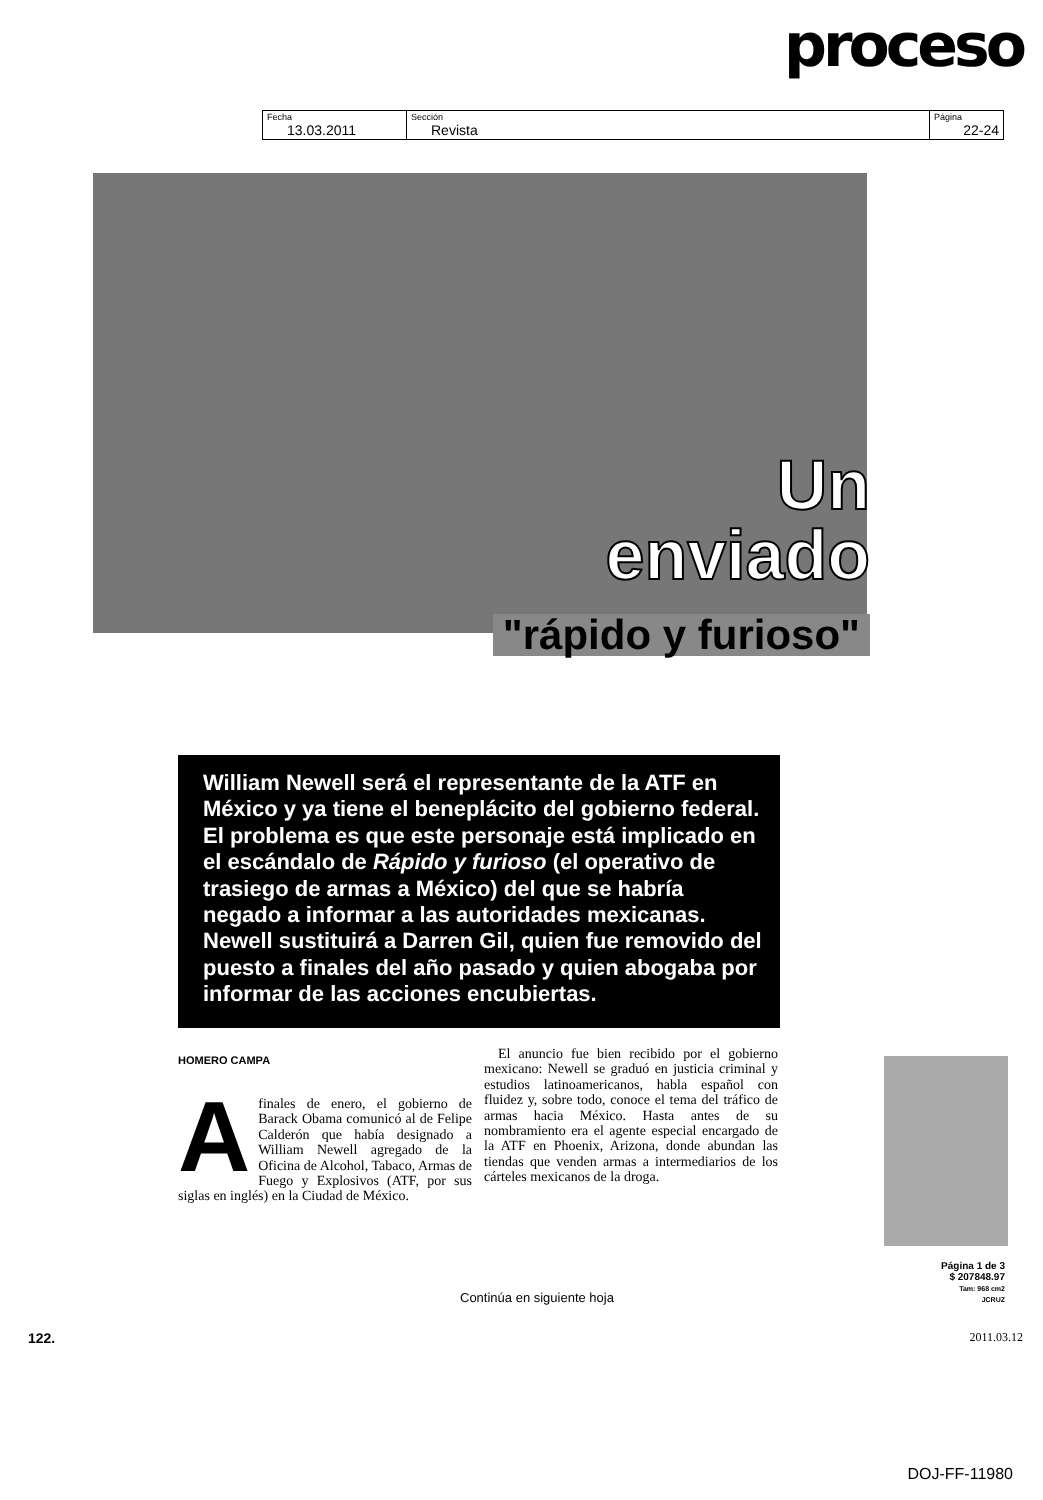proceso
| Fecha 13.03.2011 | Sección Revista | Página 22-24 |
Un
enviado
"rápido y furioso"
William Newell será el representante de la ATF en México y ya tiene el beneplácito del gobierno federal. El problema es que este personaje está implicado en el escándalo de Rápido y furioso (el operativo de trasiego de armas a México) del que se habría negado a informar a las autoridades mexicanas. Newell sustituirá a Darren Gil, quien fue removido del puesto a finales del año pasado y quien abogaba por informar de las acciones encubiertas.
HOMERO CAMPA
A finales de enero, el gobierno de Barack Obama comunicó al de Felipe Calderón que había designado a William Newell agregado de la Oficina de Alcohol, Tabaco, Armas de Fuego y Explosivos (ATF, por sus siglas en inglés) en la Ciudad de México.
El anuncio fue bien recibido por el gobierno mexicano: Newell se graduó en justicia criminal y estudios latinoamericanos, habla español con fluidez y, sobre todo, conoce el tema del tráfico de armas hacia México. Hasta antes de su nombramiento era el agente especial encargado de la ATF en Phoenix, Arizona, donde abundan las tiendas que venden armas a intermediarios de los cárteles mexicanos de la droga.
Continúa en siguiente hoja
Página 1 de 3
$ 207848.97
Tam: 968 cm2
JCRUZ
122. 2011.03.12
DOJ-FF-11980